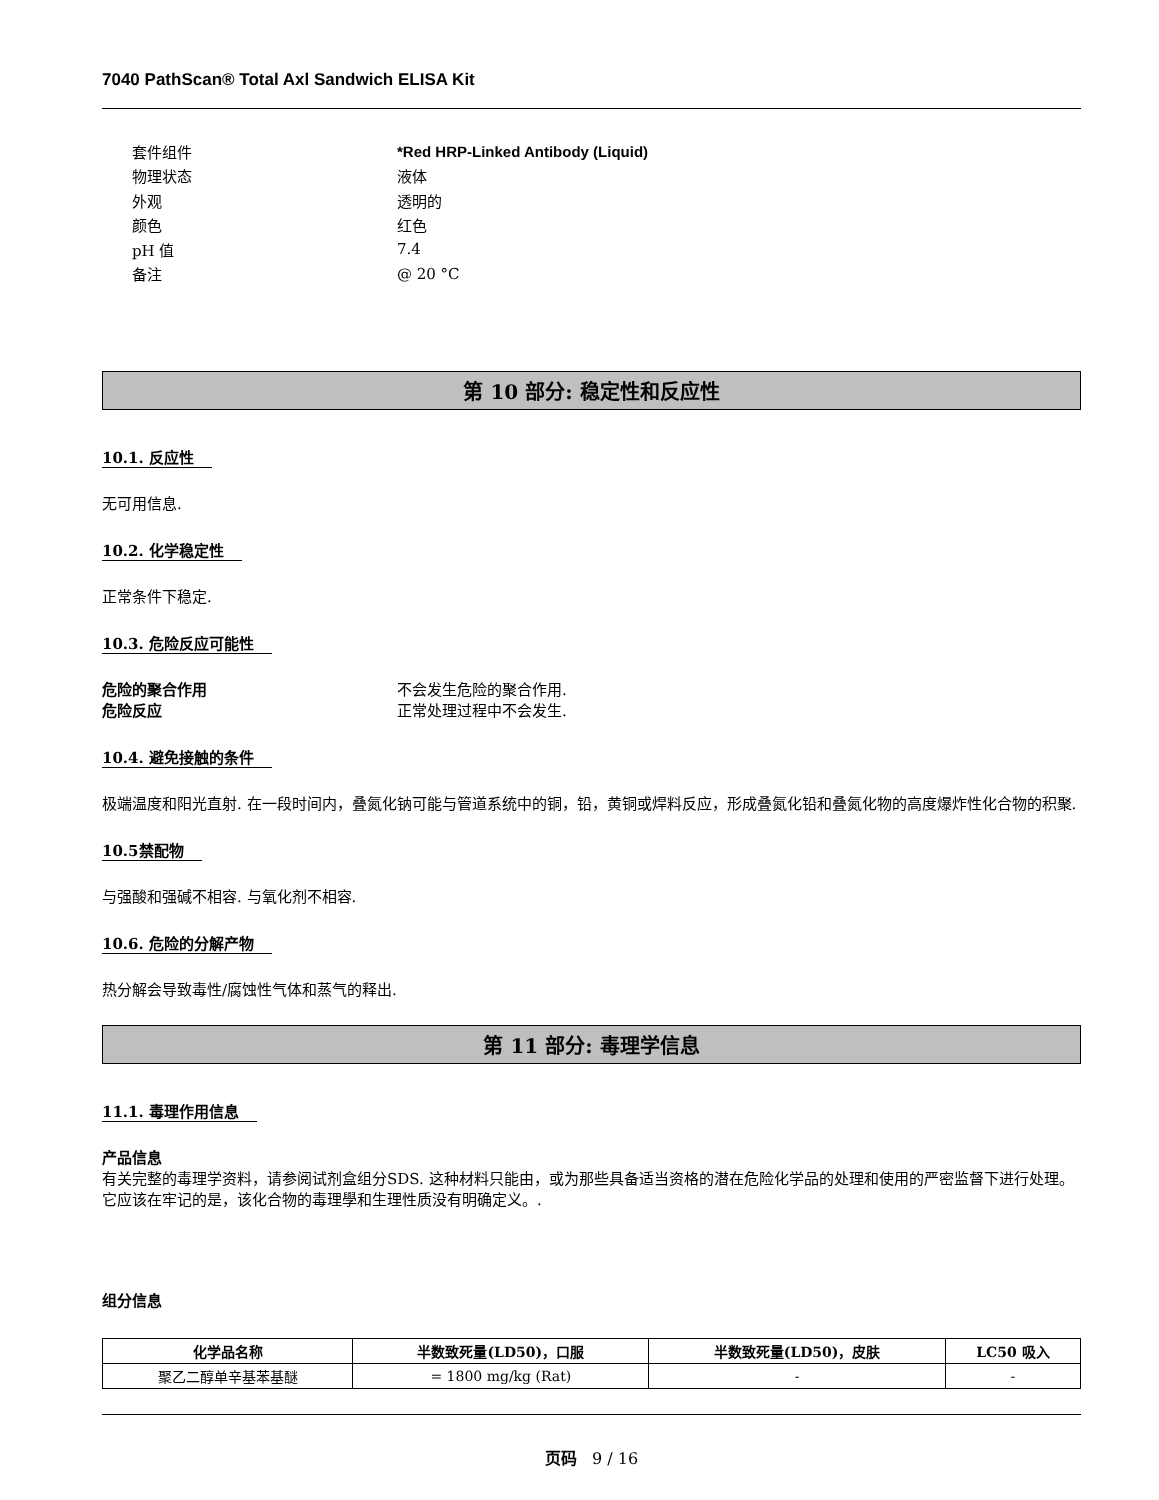7040 PathScan® Total Axl Sandwich ELISA Kit
套件组件 *Red HRP-Linked Antibody (Liquid)
物理状态 液体
外观 透明的
颜色 红色
pH 值 7.4
备注 @ 20 °C
第 10 部分: 稳定性和反应性
10.1. 反应性
无可用信息.
10.2. 化学稳定性
正常条件下稳定.
10.3. 危险反应可能性
危险的聚合作用 不会发生危险的聚合作用.
危险反应 正常处理过程中不会发生.
10.4. 避免接触的条件
极端温度和阳光直射. 在一段时间内，叠氮化钠可能与管道系统中的铜，铅，黄铜或焊料反应，形成叠氮化铅和叠氮化物的高度爆炸性化合物的积聚.
10.5禁配物
与强酸和强碱不相容. 与氧化剂不相容.
10.6. 危险的分解产物
热分解会导致毒性/腐蚀性气体和蒸气的释出.
第 11 部分: 毒理学信息
11.1. 毒理作用信息
产品信息
有关完整的毒理学资料，请参阅试剂盒组分SDS. 这种材料只能由，或为那些具备适当资格的潜在危险化学品的处理和使用的严密监督下进行处理。它应该在牢记的是，该化合物的毒理學和生理性质没有明确定义。.
组分信息
| 化学品名称 | 半数致死量(LD50)，口服 | 半数致死量(LD50)，皮肤 | LC50 吸入 |
| --- | --- | --- | --- |
| 聚乙二醇单辛基苯基醚 | = 1800 mg/kg (Rat) | - | - |
页码 9 / 16